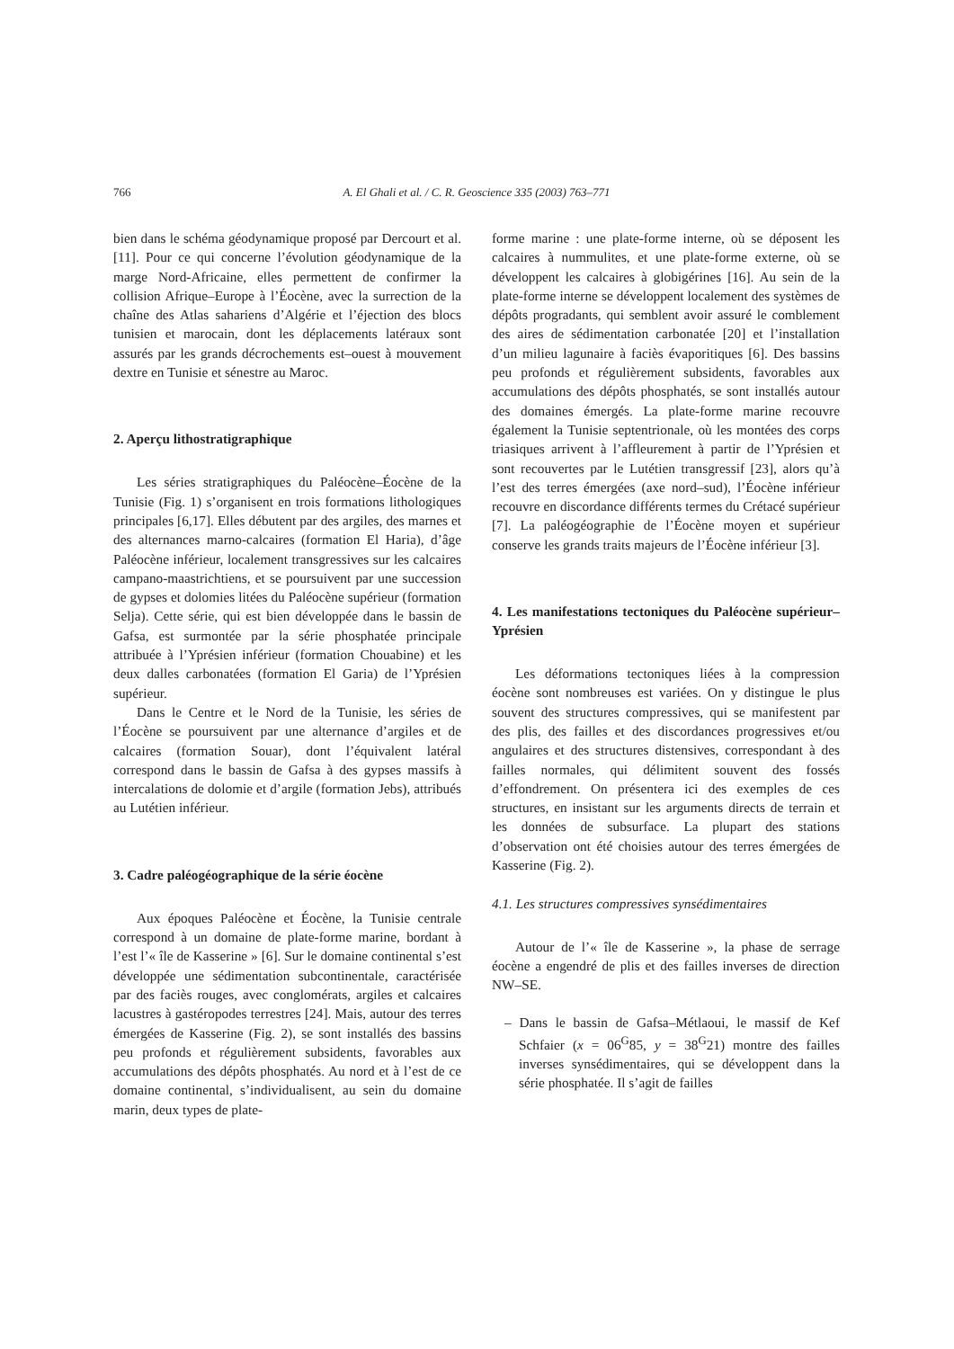766 A. El Ghali et al. / C. R. Geoscience 335 (2003) 763–771
bien dans le schéma géodynamique proposé par Dercourt et al. [11]. Pour ce qui concerne l’évolution géodynamique de la marge Nord-Africaine, elles permettent de confirmer la collision Afrique–Europe à l’Éocène, avec la surrection de la chaîne des Atlas sahariens d’Algérie et l’éjection des blocs tunisien et marocain, dont les déplacements latéraux sont assurés par les grands décrochements est–ouest à mouvement dextre en Tunisie et sénestre au Maroc.
2. Aperçu lithostratigraphique
Les séries stratigraphiques du Paléocène–Éocène de la Tunisie (Fig. 1) s’organisent en trois formations lithologiques principales [6,17]. Elles débutent par des argiles, des marnes et des alternances marno-calcaires (formation El Haria), d’âge Paléocène inférieur, localement transgressives sur les calcaires campano-maastrichtiens, et se poursuivent par une succession de gypses et dolomies litées du Paléocène supérieur (formation Selja). Cette série, qui est bien développée dans le bassin de Gafsa, est surmontée par la série phosphatée principale attribuée à l’Yprésien inférieur (formation Chouabine) et les deux dalles carbonatées (formation El Garia) de l’Yprésien supérieur.
Dans le Centre et le Nord de la Tunisie, les séries de l’Éocène se poursuivent par une alternance d’argiles et de calcaires (formation Souar), dont l’équivalent latéral correspond dans le bassin de Gafsa à des gypses massifs à intercalations de dolomie et d’argile (formation Jebs), attribués au Lutétien inférieur.
3. Cadre paléogéographique de la série éocène
Aux époques Paléocène et Éocène, la Tunisie centrale correspond à un domaine de plate-forme marine, bordant à l’est l’« île de Kasserine » [6]. Sur le domaine continental s’est développée une sédimentation subcontinentale, caractérisée par des faciès rouges, avec conglomérats, argiles et calcaires lacustres à gastéropodes terrestres [24]. Mais, autour des terres émergées de Kasserine (Fig. 2), se sont installés des bassins peu profonds et régulièrement subsidents, favorables aux accumulations des dépôts phosphatés. Au nord et à l’est de ce domaine continental, s’individualisent, au sein du domaine marin, deux types de plate-
forme marine : une plate-forme interne, où se déposent les calcaires à nummulites, et une plate-forme externe, où se développent les calcaires à globigérines [16]. Au sein de la plate-forme interne se développent localement des systèmes de dépôts progradants, qui semblent avoir assuré le comblement des aires de sédimentation carbonatée [20] et l’installation d’un milieu lagunaire à faciès évaporitiques [6]. Des bassins peu profonds et régulièrement subsidents, favorables aux accumulations des dépôts phosphatés, se sont installés autour des domaines émergés. La plate-forme marine recouvre également la Tunisie septentrionale, où les montées des corps triasiques arrivent à l’affleurement à partir de l’Yprésien et sont recouvertes par le Lutétien transgressif [23], alors qu’à l’est des terres émergées (axe nord–sud), l’Éocène inférieur recouvre en discordance différents termes du Crétacé supérieur [7]. La paléogéographie de l’Éocène moyen et supérieur conserve les grands traits majeurs de l’Éocène inférieur [3].
4. Les manifestations tectoniques du Paléocène supérieur–Yprésien
Les déformations tectoniques liées à la compression éocène sont nombreuses est variées. On y distingue le plus souvent des structures compressives, qui se manifestent par des plis, des failles et des discordances progressives et/ou angulaires et des structures distensives, correspondant à des failles normales, qui délimitent souvent des fossés d’effondrement. On présentera ici des exemples de ces structures, en insistant sur les arguments directs de terrain et les données de subsurface. La plupart des stations d’observation ont été choisies autour des terres émergées de Kasserine (Fig. 2).
4.1. Les structures compressives synsédimentaires
Autour de l’« île de Kasserine », la phase de serrage éocène a engendré de plis et des failles inverses de direction NW–SE.
– Dans le bassin de Gafsa–Métlaoui, le massif de Kef Schfaier (x = 06<sup>G</sup>85, y = 38<sup>G</sup>21) montre des failles inverses synsédimentaires, qui se développent dans la série phosphatée. Il s’agit de failles